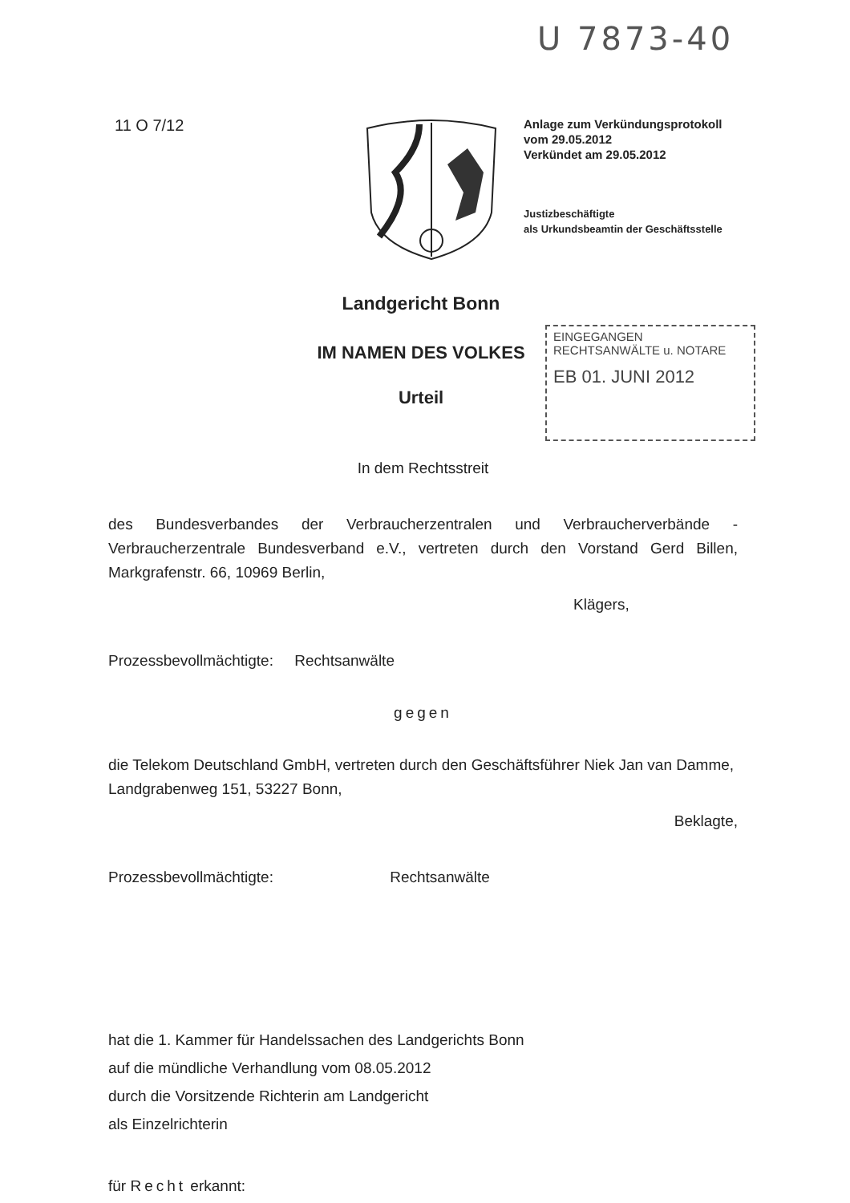U 7873-40
11 O 7/12
Anlage zum Verkündungsprotokoll
vom 29.05.2012
Verkündet am 29.05.2012
Justizbeschäftigte
als Urkundsbeamtin der Geschäftsstelle
Landgericht Bonn
IM NAMEN DES VOLKES
Urteil
EINGEGANGEN
RECHTSANWÄLTE u. NOTARE
EB 01. JUNI 2012
In dem Rechtsstreit
des Bundesverbandes der Verbraucherzentralen und Verbraucherverbände - Verbraucherzentrale Bundesverband e.V., vertreten durch den Vorstand Gerd Billen, Markgrafenstr. 66, 10969 Berlin,
Klägers,
Prozessbevollmächtigte: Rechtsanwälte
gegen
die Telekom Deutschland GmbH, vertreten durch den Geschäftsführer Niek Jan van Damme, Landgrabenweg 151, 53227 Bonn,
Beklagte,
Prozessbevollmächtigte: Rechtsanwälte
hat die 1. Kammer für Handelssachen des Landgerichts Bonn
auf die mündliche Verhandlung vom 08.05.2012
durch die Vorsitzende Richterin am Landgericht
als Einzelrichterin
für Recht erkannt: